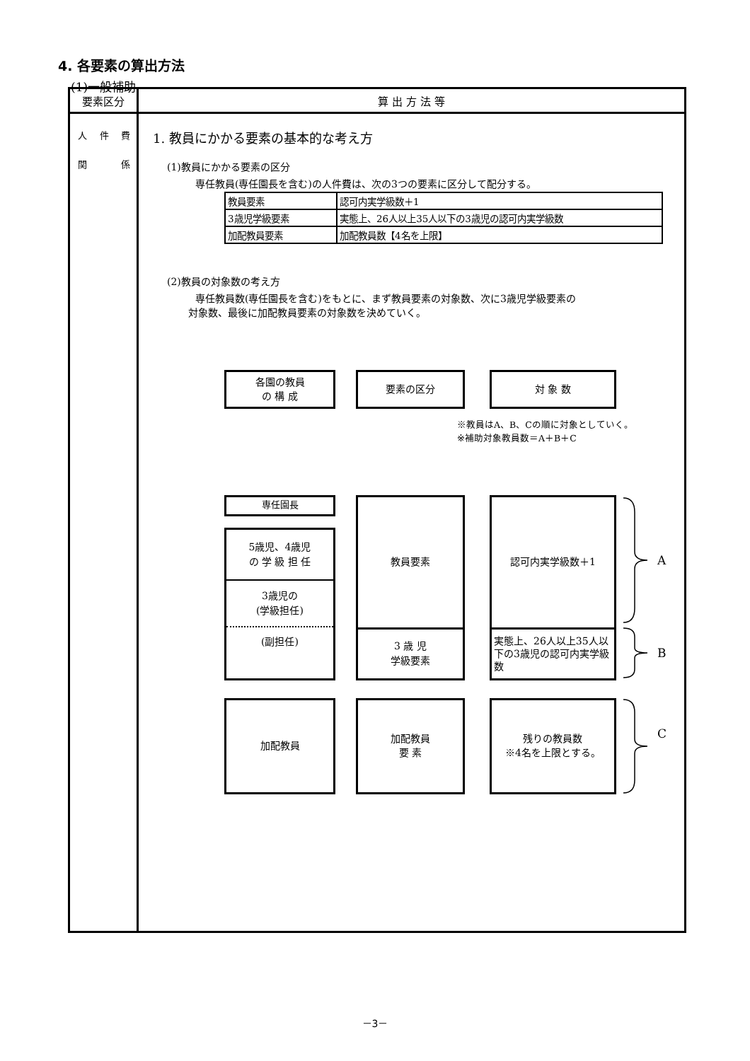4. 各要素の算出方法
(1)一般補助
| 要素区分 | 算 出 方 法 等 |
| --- | --- |
| 人 件 費 関 係 | 1. 教員にかかる要素の基本的な考え方 (1)教員にかかる要素の区分 専任教員(専任園長を含む)の人件費は、次の3つの要素に区分して配分する。 / 教員要素 / 認可内実学級数＋1 / / 3歳児学級要素 / 実態上、26人以上35人以下の3歳児の認可内実学級数 / / 加配教員要素 / 加配教員数【4名を上限】 / (2)教員の対象数の考え方 専任教員数(専任園長を含む)をもとに、まず教員要素の対象数、次に3歳児学級要素の 対象数、最後に加配教員要素の対象数を決めていく。 各園の教員 の 構 成 要素の区分 対 象 数 ※教員はA、B、Cの順に対象としていく。 ※補助対象教員数＝A＋B＋C 専任園長 5歳児、4歳児 の 学 級 担 任 3歳児の (学級担任) (副担任) 教員要素 3 歳 児 学級要素 認可内実学級数＋1 実態上、26人以上35人以下の3歳児の認可内実学級数 A B 加配教員 加配教員 要 素 残りの教員数 ※4名を上限とする。 C |
－3－